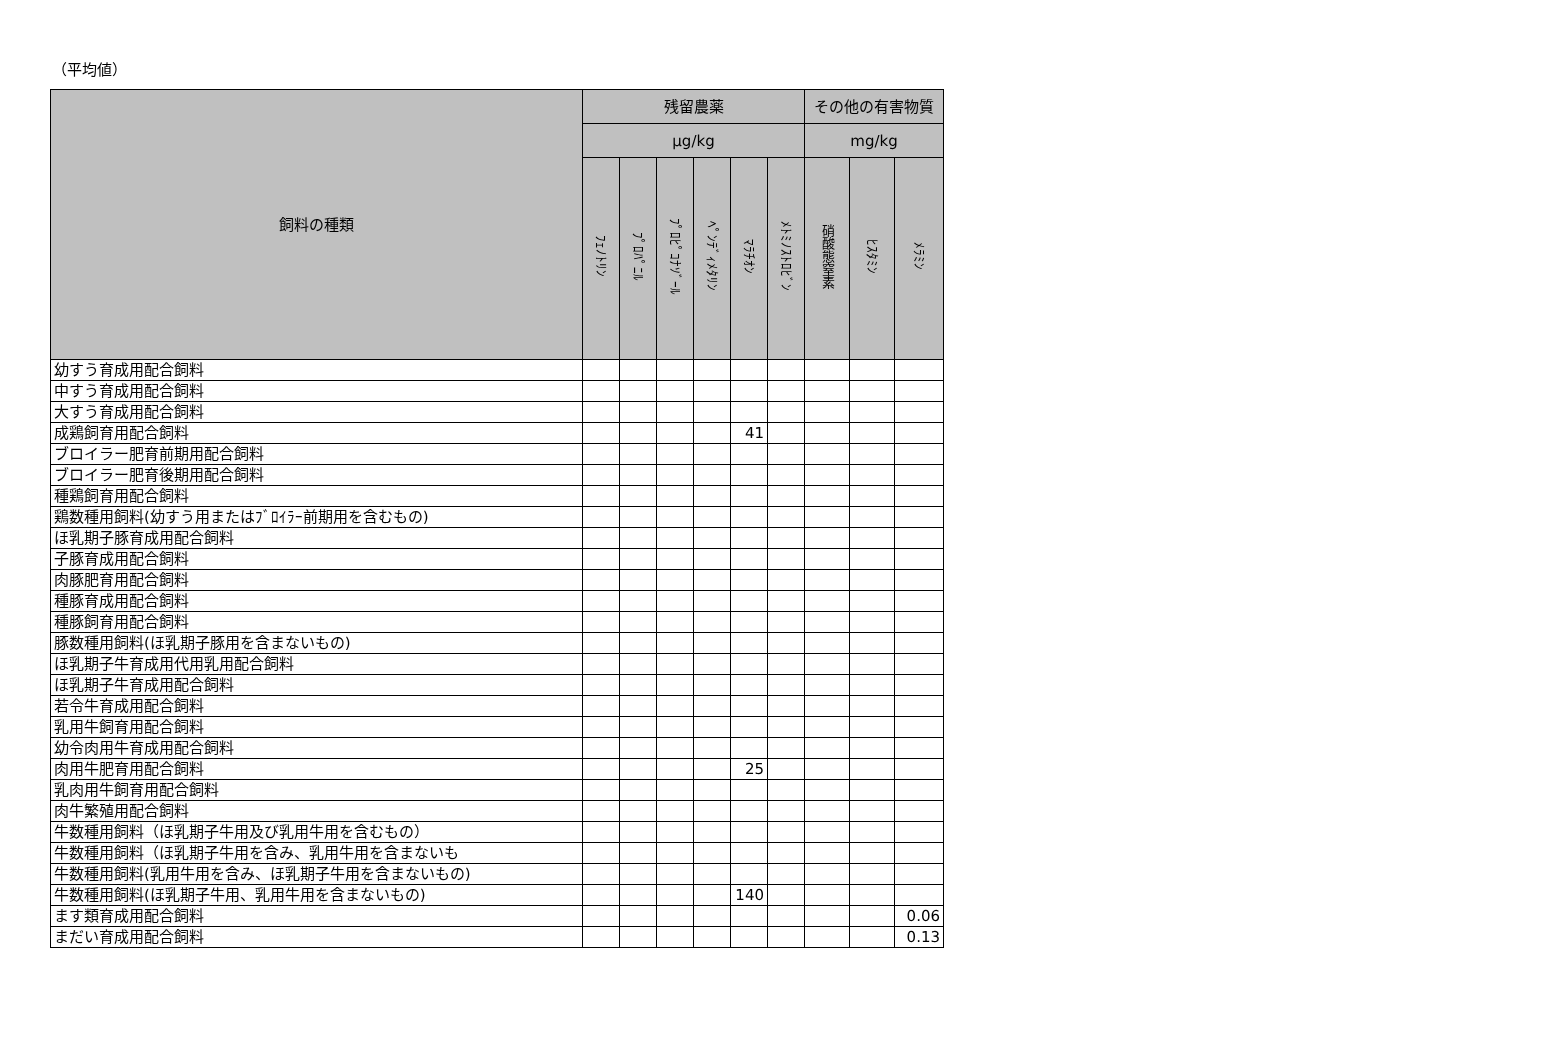（平均値）
| 飼料の種類 | 残留農薬 | | | | | | その他の有害物質 | | |
| --- | --- | --- | --- | --- | --- | --- | --- | --- | --- |
| | μg/kg | | | | | | mg/kg | | |
| | ﾌｪﾉﾄﾘﾝ | ﾌﾟﾛﾊﾟﾆﾙ | ﾌﾟﾛﾋﾟｺﾅｿﾞｰﾙ | ﾍﾟﾝﾃﾞｨﾒﾀﾘﾝ | ﾏﾗﾁｵﾝ | ﾒﾄﾐﾉｽﾄﾛﾋﾞﾝ | 硝酸態窒素 | ﾋｽﾀﾐﾝ | ﾒﾗﾐﾝ |
| 幼すう育成用配合飼料 | | | | | | | | | |
| 中すう育成用配合飼料 | | | | | | | | | |
| 大すう育成用配合飼料 | | | | | | | | | |
| 成鶏飼育用配合飼料 | | | | | 41 | | | | |
| ブロイラー肥育前期用配合飼料 | | | | | | | | | |
| ブロイラー肥育後期用配合飼料 | | | | | | | | | |
| 種鶏飼育用配合飼料 | | | | | | | | | |
| 鶏数種用飼料(幼すう用またはﾌﾞﾛｲﾗｰ前期用を含むもの) | | | | | | | | | |
| ほ乳期子豚育成用配合飼料 | | | | | | | | | |
| 子豚育成用配合飼料 | | | | | | | | | |
| 肉豚肥育用配合飼料 | | | | | | | | | |
| 種豚育成用配合飼料 | | | | | | | | | |
| 種豚飼育用配合飼料 | | | | | | | | | |
| 豚数種用飼料(ほ乳期子豚用を含まないもの) | | | | | | | | | |
| ほ乳期子牛育成用代用乳用配合飼料 | | | | | | | | | |
| ほ乳期子牛育成用配合飼料 | | | | | | | | | |
| 若令牛育成用配合飼料 | | | | | | | | | |
| 乳用牛飼育用配合飼料 | | | | | | | | | |
| 幼令肉用牛育成用配合飼料 | | | | | | | | | |
| 肉用牛肥育用配合飼料 | | | | | 25 | | | | |
| 乳肉用牛飼育用配合飼料 | | | | | | | | | |
| 肉牛繁殖用配合飼料 | | | | | | | | | |
| 牛数種用飼料（ほ乳期子牛用及び乳用牛用を含むもの） | | | | | | | | | |
| 牛数種用飼料（ほ乳期子牛用を含み、乳用牛用を含まないも | | | | | | | | | |
| 牛数種用飼料(乳用牛用を含み、ほ乳期子牛用を含まないもの) | | | | | | | | | |
| 牛数種用飼料(ほ乳期子牛用、乳用牛用を含まないもの) | | | | | 140 | | | | |
| ます類育成用配合飼料 | | | | | | | | | 0.06 |
| まだい育成用配合飼料 | | | | | | | | | 0.13 |